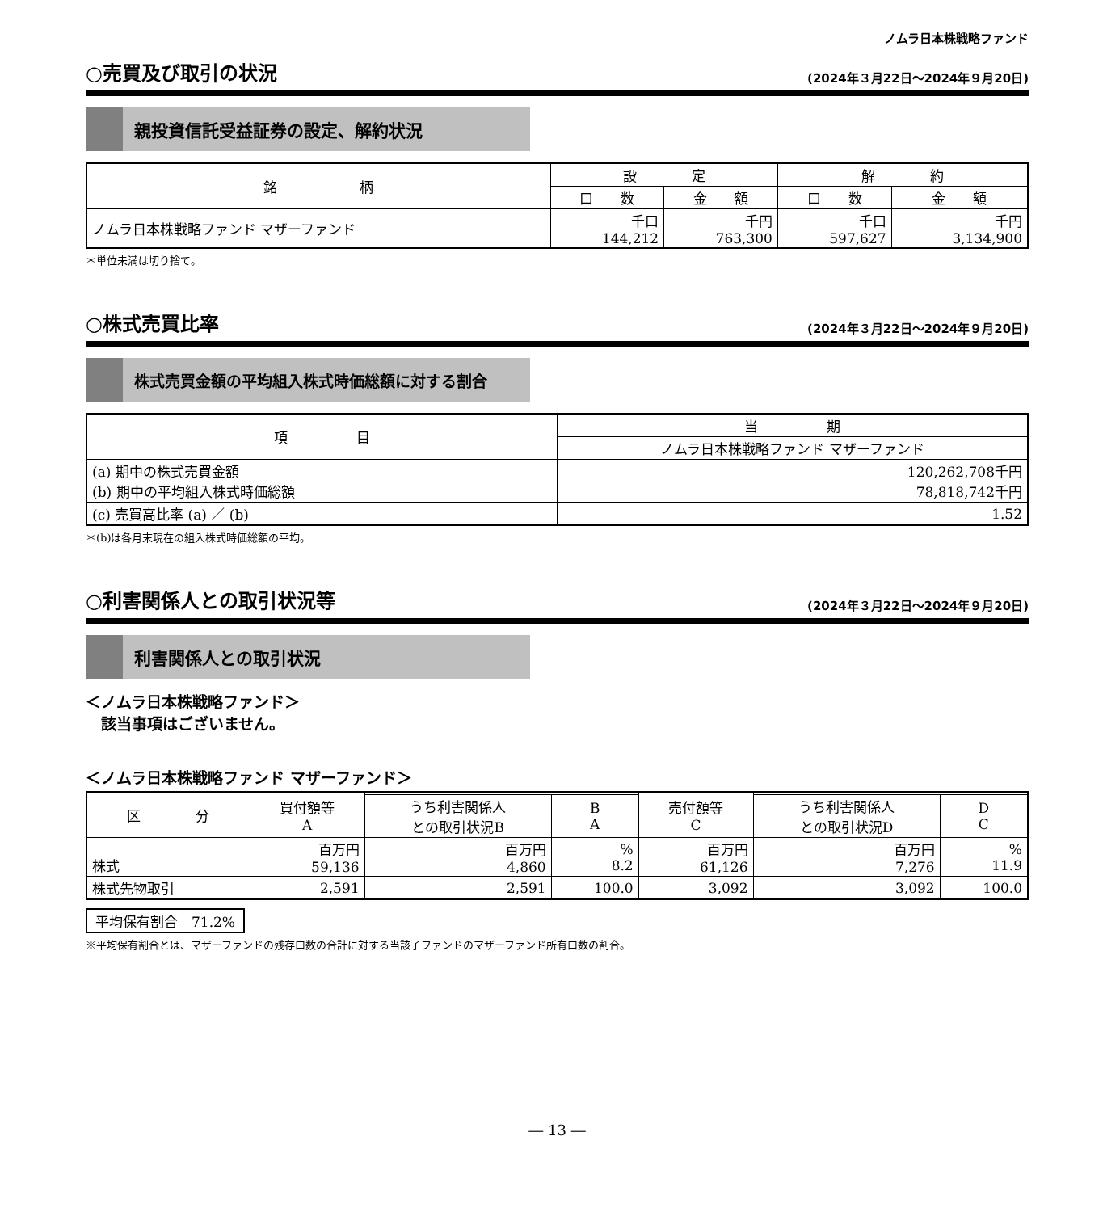ノムラ日本株戦略ファンド
○売買及び取引の状況 (2024年３月22日～2024年９月20日)
親投資信託受益証券の設定、解約状況
| 銘 柄 | 設 定 | | 解 約 | |
| --- | --- | --- | --- | --- |
| | 口 数 | 金 額 | 口 数 | 金 額 |
| ノムラ日本株戦略ファンド マザーファンド | 千口 144,212 | 千円 763,300 | 千口 597,627 | 千円 3,134,900 |
＊単位未満は切り捨て。
○株式売買比率 (2024年３月22日～2024年９月20日)
株式売買金額の平均組入株式時価総額に対する割合
| 項 目 | 当 期 |
| --- | --- |
| | ノムラ日本株戦略ファンド マザーファンド |
| (a) 期中の株式売買金額 (b) 期中の平均組入株式時価総額 | 120,262,708千円 78,818,742千円 |
| (c) 売買高比率 (a) ／ (b) | 1.52 |
＊(b)は各月末現在の組入株式時価総額の平均。
○利害関係人との取引状況等 (2024年３月22日～2024年９月20日)
利害関係人との取引状況
＜ノムラ日本株戦略ファンド＞
　該当事項はございません。
＜ノムラ日本株戦略ファンド マザーファンド＞
| 区 分 | 買付額等 A | | | 売付額等 C | | |
| --- | --- | --- | --- | --- | --- | --- |
| | | うち利害関係人 との取引状況B | B A | | うち利害関係人 との取引状況D | D C |
| 株式 | 百万円 59,136 | 百万円 4,860 | % 8.2 | 百万円 61,126 | 百万円 7,276 | % 11.9 |
| 株式先物取引 | 2,591 | 2,591 | 100.0 | 3,092 | 3,092 | 100.0 |
平均保有割合　71.2%
※平均保有割合とは、マザーファンドの残存口数の合計に対する当該子ファンドのマザーファンド所有口数の割合。
― 13 ―